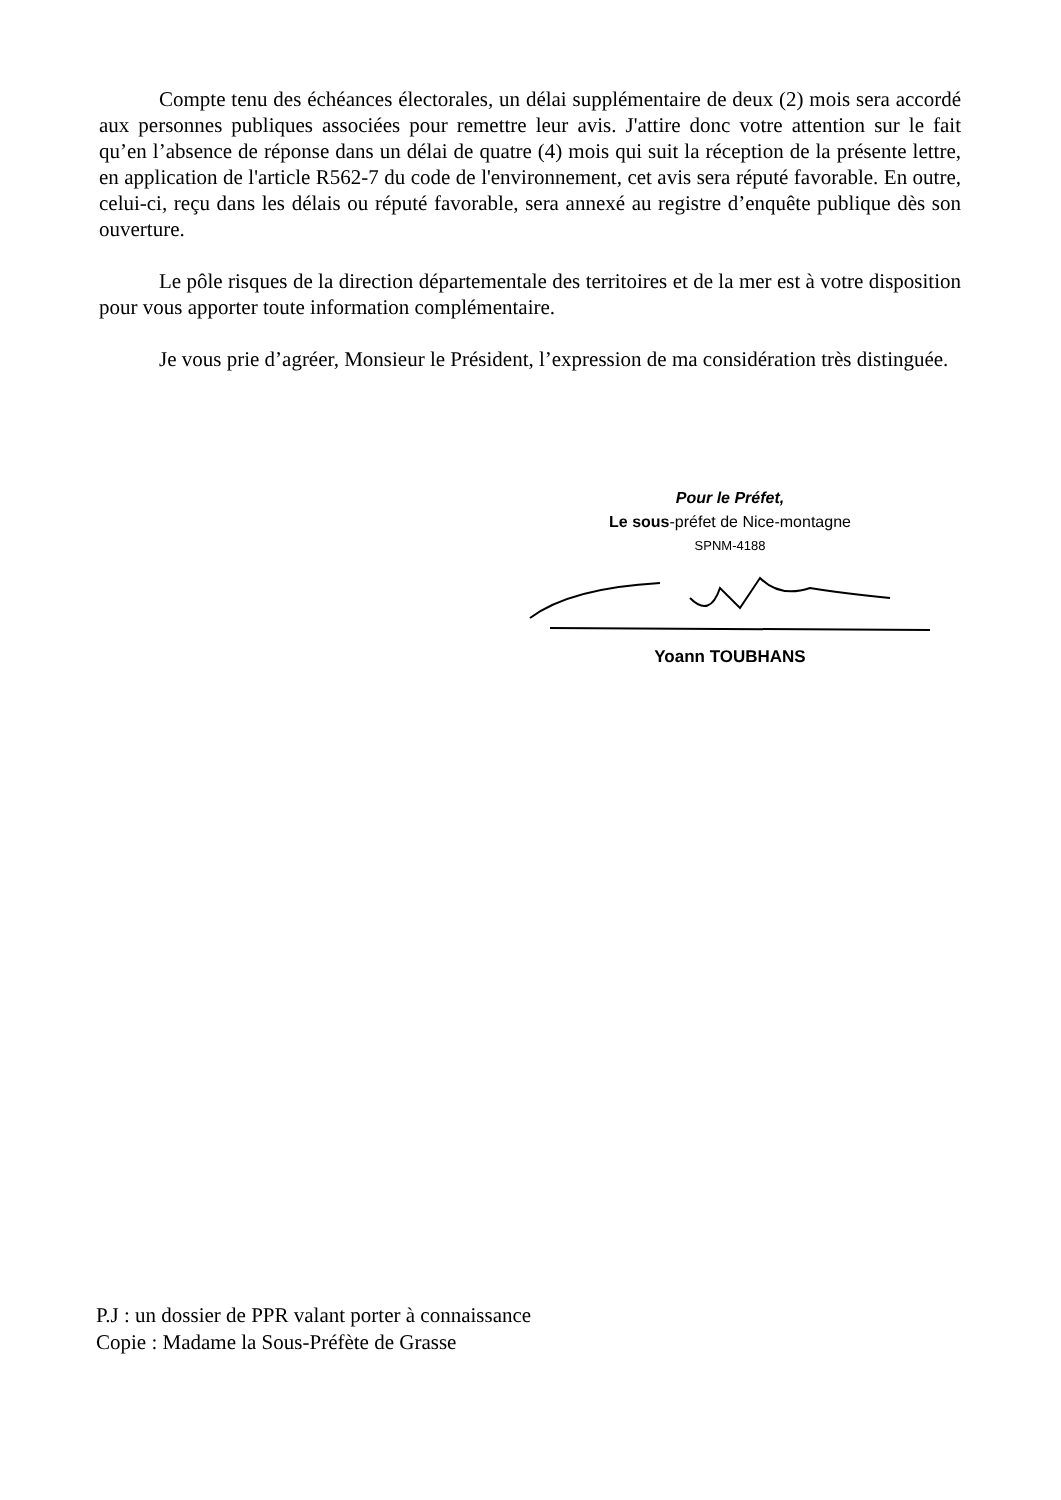Compte tenu des échéances électorales, un délai supplémentaire de deux (2) mois sera accordé aux personnes publiques associées pour remettre leur avis. J'attire donc votre attention sur le fait qu’en l’absence de réponse dans un délai de quatre (4) mois qui suit la réception de la présente lettre, en application de l'article R562-7 du code de l'environnement, cet avis sera réputé favorable. En outre, celui-ci, reçu dans les délais ou réputé favorable, sera annexé au registre d’enquête publique dès son ouverture.
Le pôle risques de la direction départementale des territoires et de la mer est à votre disposition pour vous apporter toute information complémentaire.
Je vous prie d’agréer, Monsieur le Président, l’expression de ma considération très distinguée.
Pour le Préfet,
Le sous-préfet de Nice-montagne
SPNM-4188
Yoann TOUBHANS
P.J : un dossier de PPR valant porter à connaissance
Copie : Madame la Sous-Préfète de Grasse